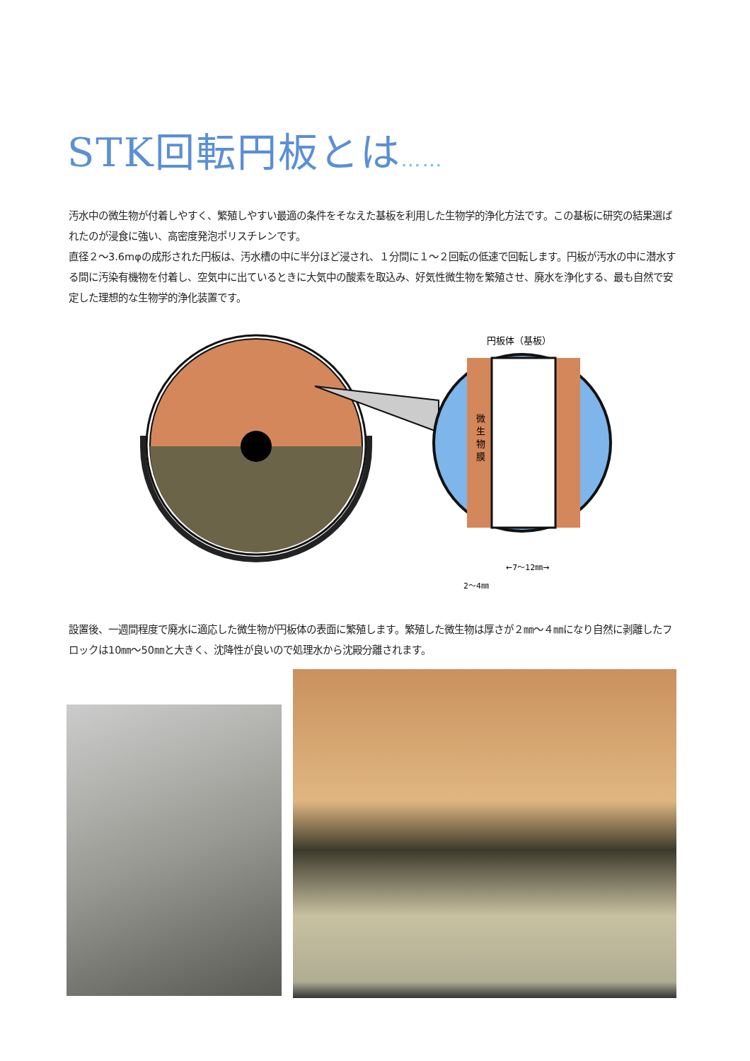STK回転円板とは……
汚水中の微生物が付着しやすく、繁殖しやすい最適の条件をそなえた基板を利用した生物学的浄化方法です。この基板に研究の結果選ばれたのが浸食に強い、高密度発泡ポリスチレンです。
直径２〜3.6mφの成形された円板は、汚水槽の中に半分ほど浸され、１分間に１〜２回転の低速で回転します。円板が汚水の中に潜水する間に汚染有機物を付着し、空気中に出ているときに大気中の酸素を取込み、好気性微生物を繁殖させ、廃水を浄化する、最も自然で安定した理想的な生物学的浄化装置です。
円板体（基板）
微
生
物
膜
←7〜12㎜→
2〜4㎜
設置後、一週間程度で廃水に適応した微生物が円板体の表面に繁殖します。繁殖した微生物は厚さが２㎜〜４㎜になり自然に剥離したフロックは10㎜〜50㎜と大きく、沈降性が良いので処理水から沈殿分離されます。